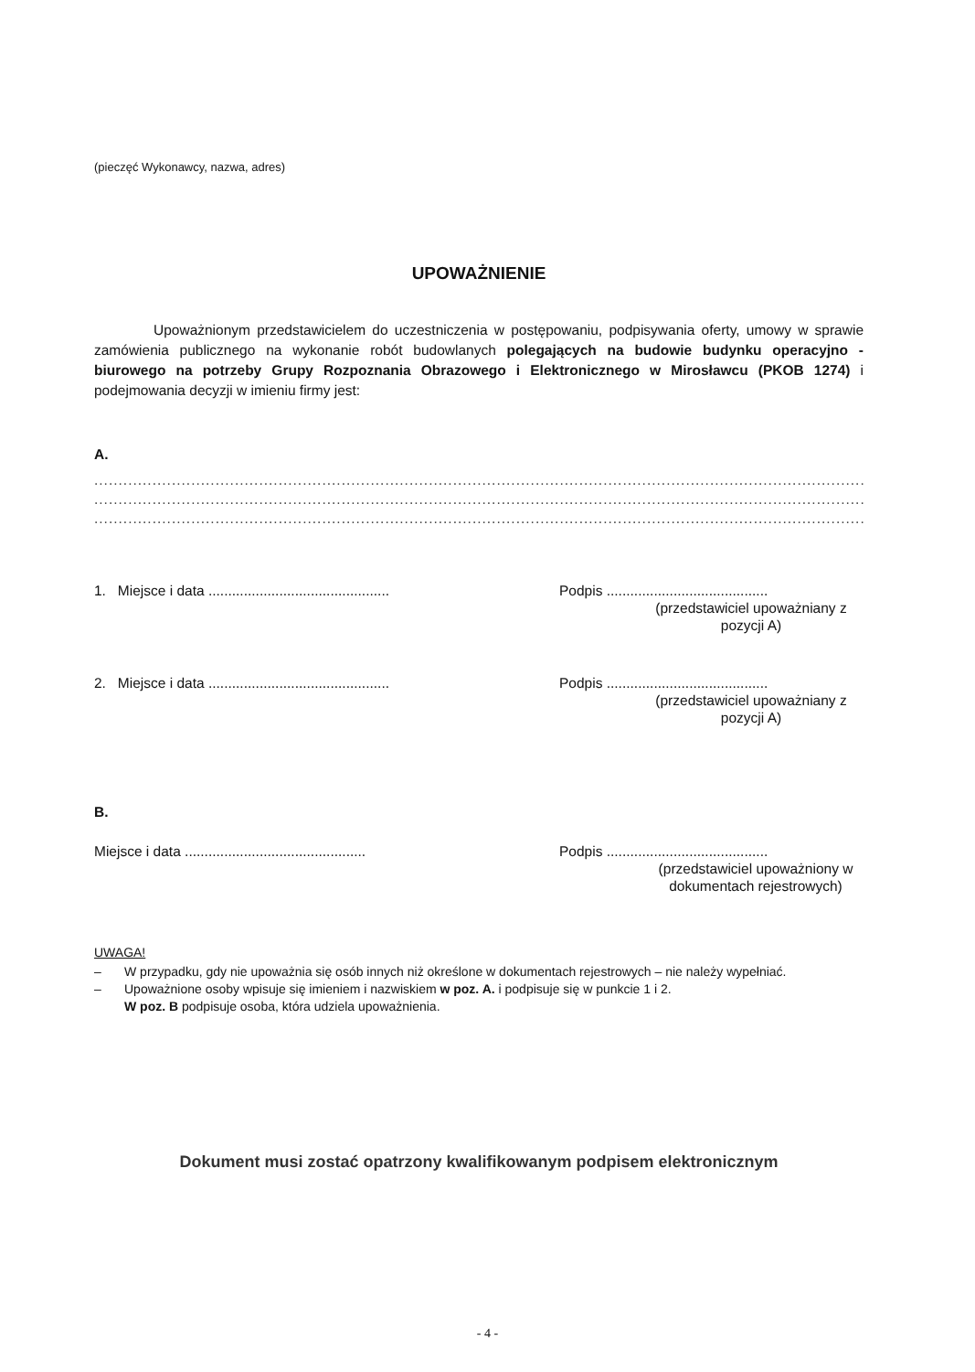(pieczęć Wykonawcy, nazwa, adres)
UPOWAŻNIENIE
Upoważnionym przedstawicielem do uczestniczenia w postępowaniu, podpisywania oferty, umowy w sprawie zamówienia publicznego na wykonanie robót budowlanych polegających na budowie budynku operacyjno - biurowego na potrzeby Grupy Rozpoznania Obrazowego i Elektronicznego w Mirosławcu (PKOB 1274) i podejmowania decyzji w imieniu firmy jest:
A.
......................................................................................................................................................................................
......................................................................................................................................................................................
......................................................................................................................................................................................
1. Miejsce i data ..............................................
Podpis .........................................
(przedstawiciel upoważniany z pozycji A)
2. Miejsce i data ..............................................
Podpis .........................................
(przedstawiciel upoważniany z pozycji A)
B.
Miejsce i data ..............................................
Podpis .........................................
(przedstawiciel upoważniony w dokumentach rejestrowych)
UWAGA!
– W przypadku, gdy nie upoważnia się osób innych niż określone w dokumentach rejestrowych – nie należy wypełniać.
– Upoważnione osoby wpisuje się imieniem i nazwiskiem w poz. A. i podpisuje się w punkcie 1 i 2.
W poz. B podpisuje osoba, która udziela upoważnienia.
Dokument musi zostać opatrzony kwalifikowanym podpisem elektronicznym
- 4 -